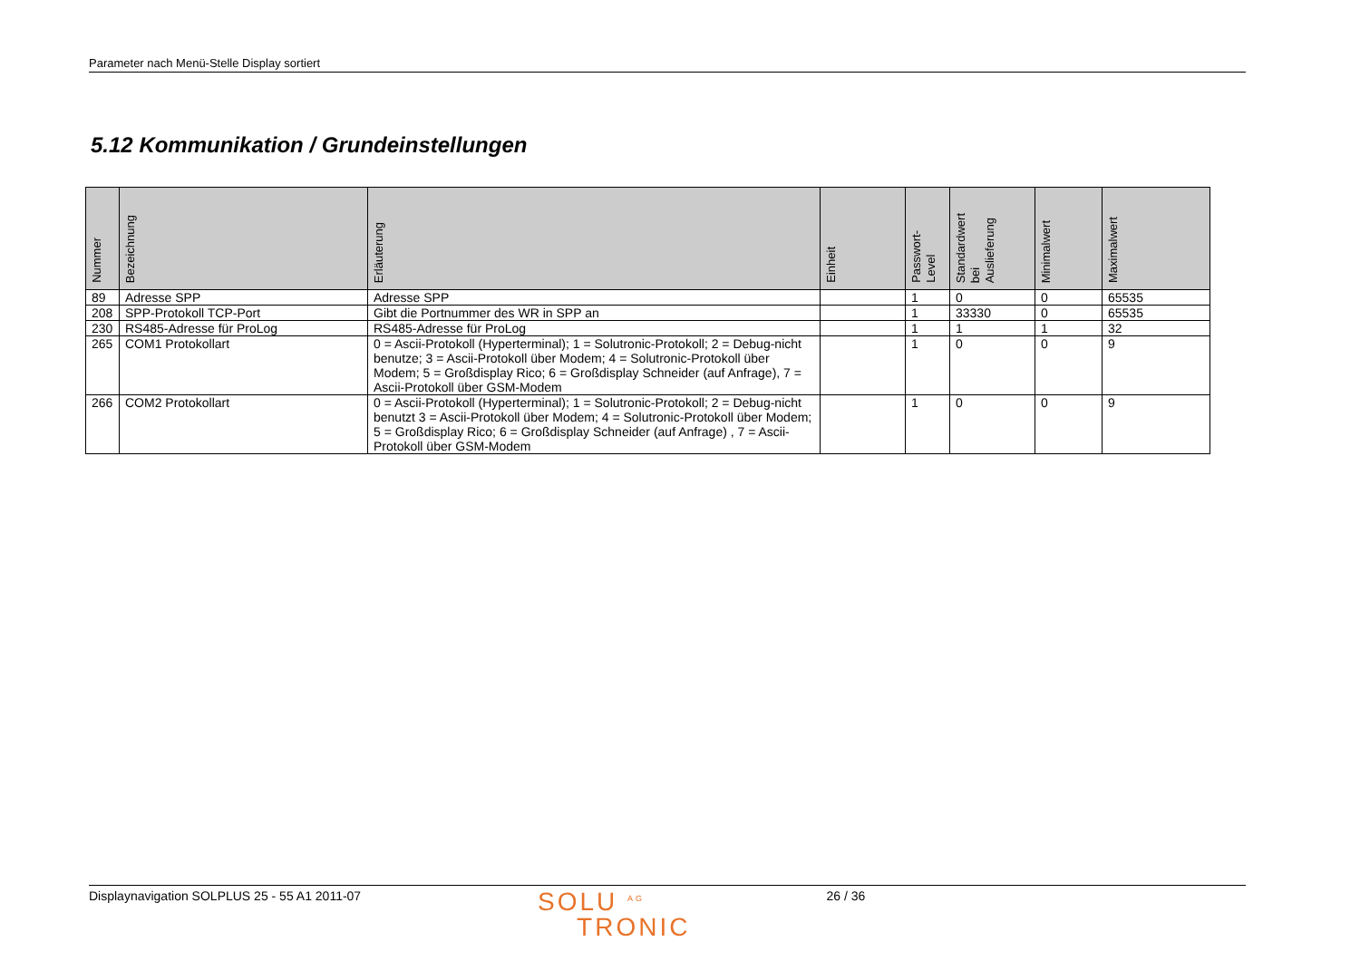Parameter nach Menü-Stelle Display sortiert
5.12 Kommunikation / Grundeinstellungen
| Nummer | Bezeichnung | Erläuterung | Einheit | Passwort- Level | Standardwert bei Auslieferung | Minimalwert | Maximalwert |
| --- | --- | --- | --- | --- | --- | --- | --- |
| 89 | Adresse SPP | Adresse SPP | | 1 | 0 | 0 | 65535 |
| 208 | SPP-Protokoll TCP-Port | Gibt die Portnummer des WR in SPP an | | 1 | 33330 | 0 | 65535 |
| 230 | RS485-Adresse für ProLog | RS485-Adresse für ProLog | | 1 | 1 | 1 | 32 |
| 265 | COM1 Protokollart | 0 = Ascii-Protokoll (Hyperterminal); 1 = Solutronic-Protokoll; 2 = Debug-nicht benutze; 3 = Ascii-Protokoll über Modem; 4 = Solutronic-Protokoll über Modem; 5 = Großdisplay Rico; 6 = Großdisplay Schneider (auf Anfrage), 7 = Ascii-Protokoll über GSM-Modem | | 1 | 0 | 0 | 9 |
| 266 | COM2 Protokollart | 0 = Ascii-Protokoll (Hyperterminal); 1 = Solutronic-Protokoll; 2 = Debug-nicht benutzt 3 = Ascii-Protokoll über Modem; 4 = Solutronic-Protokoll über Modem; 5 = Großdisplay Rico; 6 = Großdisplay Schneider (auf Anfrage) , 7 = Ascii-Protokoll über GSM-Modem | | 1 | 0 | 0 | 9 |
Displaynavigation SOLPLUS 25 - 55 A1 2011-07
SOLU <sup>AG</sup>
TRONIC
26 / 36